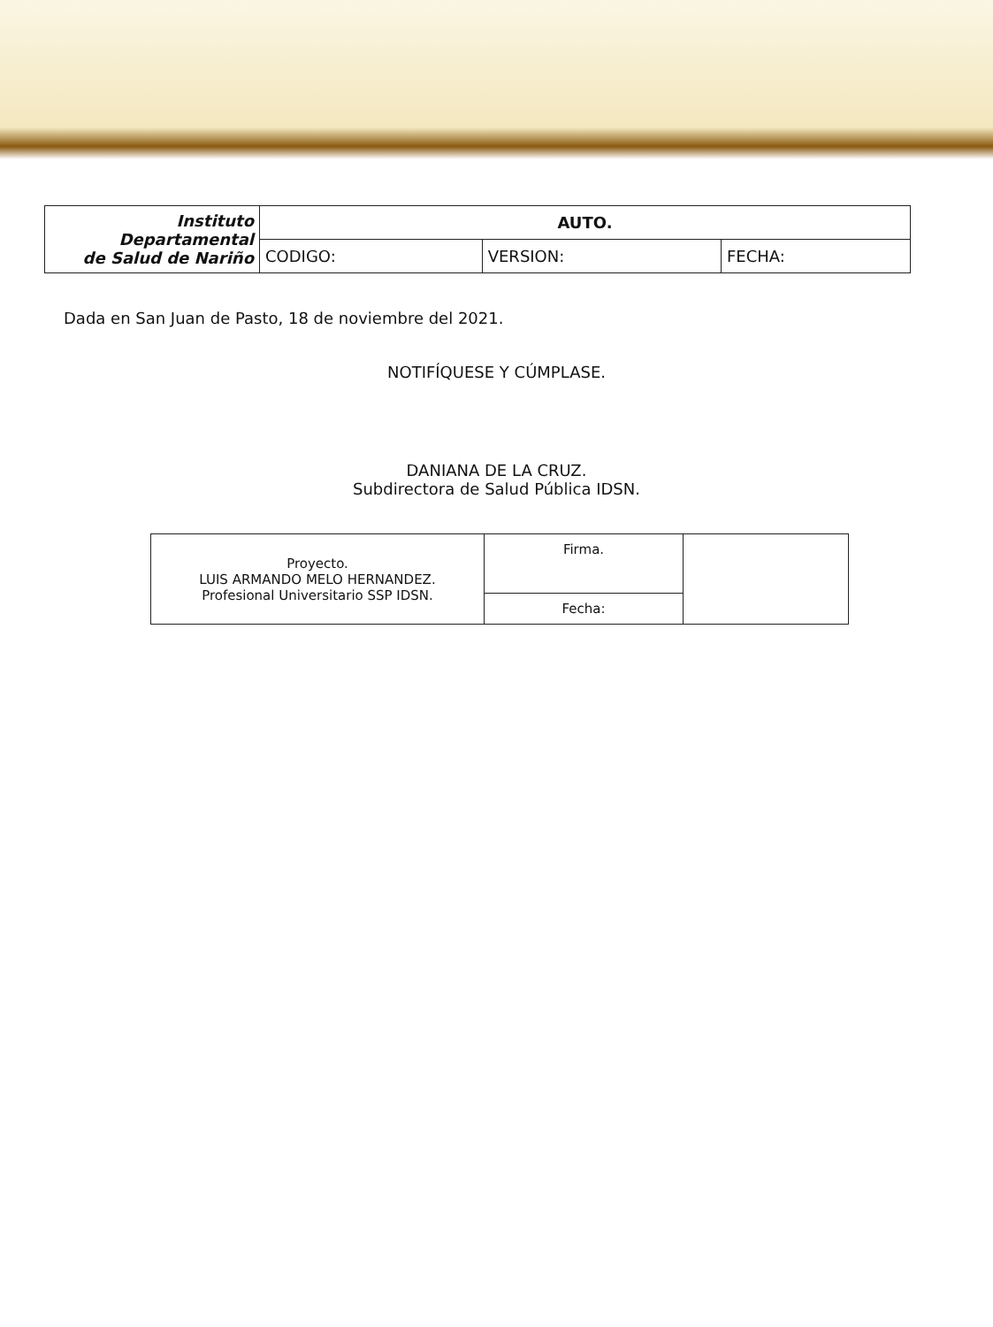| Instituto Departamental de Salud de Nariño | AUTO. | | |
| | CODIGO: | VERSION: | FECHA: |
Dada en San Juan de Pasto, 18 de noviembre del 2021.
NOTIFÍQUESE Y CÚMPLASE.
DANIANA DE LA CRUZ.
Subdirectora de Salud Pública IDSN.
| Proyecto. LUIS ARMANDO MELO HERNANDEZ. Profesional Universitario SSP IDSN. | Firma. | |
| | Fecha: | |